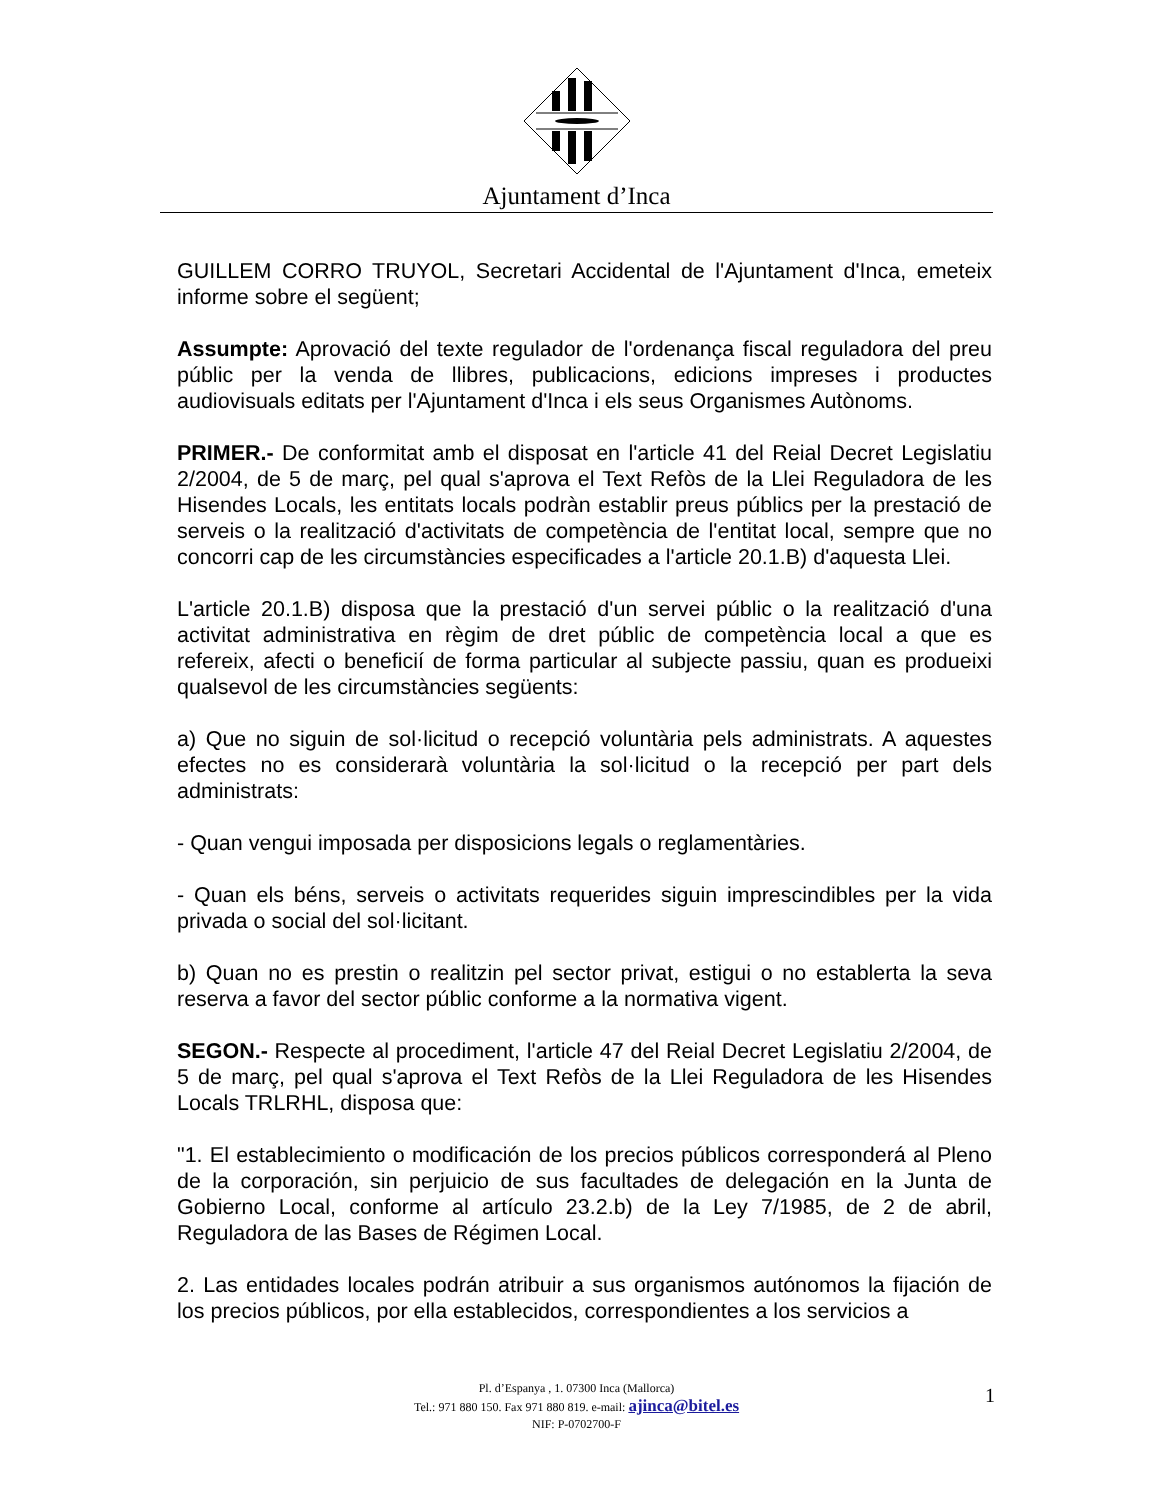Ajuntament d’Inca
GUILLEM CORRO TRUYOL, Secretari Accidental de l'Ajuntament d'Inca, emeteix informe sobre el següent;
Assumpte: Aprovació del texte regulador de l'ordenança fiscal reguladora del preu públic per la venda de llibres, publicacions, edicions impreses i productes audiovisuals editats per l'Ajuntament d'Inca i els seus Organismes Autònoms.
PRIMER.- De conformitat amb el disposat en l'article 41 del Reial Decret Legislatiu 2/2004, de 5 de març, pel qual s'aprova el Text Refòs de la Llei Reguladora de les Hisendes Locals, les entitats locals podràn establir preus públics per la prestació de serveis o la realització d'activitats de competència de l'entitat local, sempre que no concorri cap de les circumstàncies especificades a l'article 20.1.B) d'aquesta Llei.
L'article 20.1.B) disposa que la prestació d'un servei públic o la realització d'una activitat administrativa en règim de dret públic de competència local a que es refereix, afecti o beneficií de forma particular al subjecte passiu, quan es produeixi qualsevol de les circumstàncies següents:
a) Que no siguin de sol·licitud o recepció voluntària pels administrats. A aquestes efectes no es considerarà voluntària la sol·licitud o la recepció per part dels administrats:
- Quan vengui imposada per disposicions legals o reglamentàries.
- Quan els béns, serveis o activitats requerides siguin imprescindibles per la vida privada o social del sol·licitant.
b) Quan no es prestin o realitzin pel sector privat, estigui o no establerta la seva reserva a favor del sector públic conforme a la normativa vigent.
SEGON.- Respecte al procediment, l'article 47 del Reial Decret Legislatiu 2/2004, de 5 de març, pel qual s'aprova el Text Refòs de la Llei Reguladora de les Hisendes Locals TRLRHL, disposa que:
"1. El establecimiento o modificación de los precios públicos corresponderá al Pleno de la corporación, sin perjuicio de sus facultades de delegación en la Junta de Gobierno Local, conforme al artículo 23.2.b) de la Ley 7/1985, de 2 de abril, Reguladora de las Bases de Régimen Local.
2. Las entidades locales podrán atribuir a sus organismos autónomos la fijación de los precios públicos, por ella establecidos, correspondientes a los servicios a
Pl. d’Espanya , 1. 07300 Inca (Mallorca)
Tel.: 971 880 150. Fax 971 880 819. e-mail: ajinca@bitel.es
NIF: P-0702700-F
1